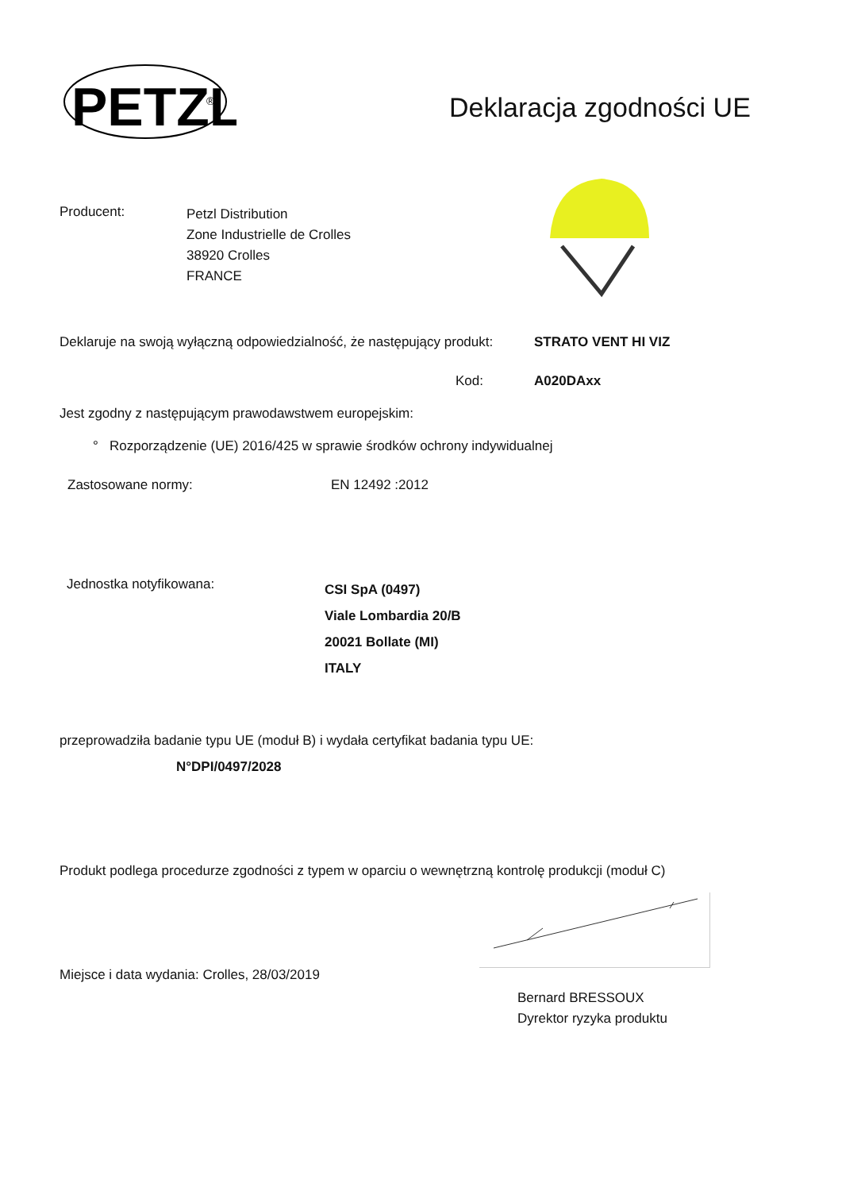PETZL
®
Deklaracja zgodności UE
Producent:
Petzl Distribution
Zone Industrielle de Crolles
38920 Crolles
FRANCE
Deklaruje na swoją wyłączną odpowiedzialność, że następujący produkt:
STRATO VENT HI VIZ
Kod: A020DAxx
Jest zgodny z następującym prawodawstwem europejskim:
° Rozporządzenie (UE) 2016/425 w sprawie środków ochrony indywidualnej
Zastosowane normy: EN 12492 :2012
Jednostka notyfikowana:
CSI SpA (0497)
Viale Lombardia 20/B
20021 Bollate (MI)
ITALY
przeprowadziła badanie typu UE (moduł B) i wydała certyfikat badania typu UE:
N°DPI/0497/2028
Produkt podlega procedurze zgodności z typem w oparciu o wewnętrzną kontrolę produkcji (moduł C)
Miejsce i data wydania: Crolles, 28/03/2019
Bernard BRESSOUX
Dyrektor ryzyka produktu